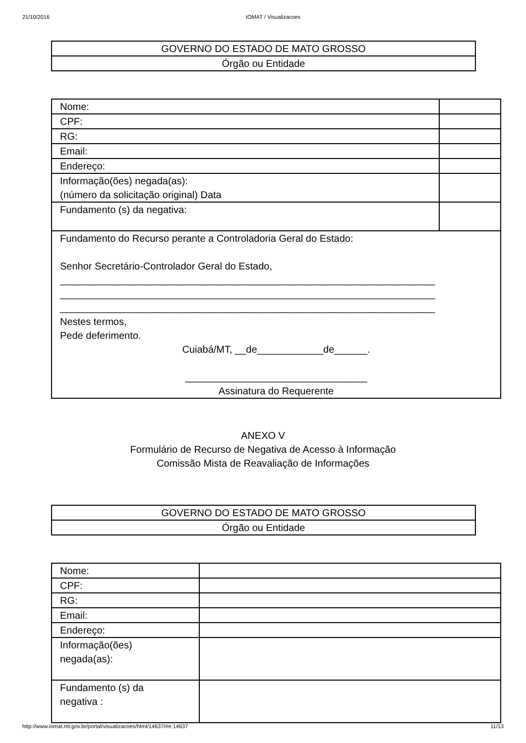21/10/2016 IOMAT / Visualizacoes
| GOVERNO DO ESTADO DE MATO GROSSO |
| Órgão ou Entidade |
| Nome: | |
| CPF: | |
| RG: | |
| Email: | |
| Endereço: | |
| Informação(ões) negada(as): (número da solicitação original) Data | |
| Fundamento (s) da negativa: | |
| Fundamento do Recurso perante a Controladoria Geral do Estado: Senhor Secretário-Controlador Geral do Estado, ____________________________________________________________________ ____________________________________________________________________ ____________________________________________________________________ Nestes termos, Pede deferimento. Cuiabá/MT, __de____________de______. _________________________________ Assinatura do Requerente | |
ANEXO V
Formulário de Recurso de Negativa de Acesso à Informação
Comissão Mista de Reavaliação de Informações
| GOVERNO DO ESTADO DE MATO GROSSO |
| Órgão ou Entidade |
| Nome: | |
| CPF: | |
| RG: | |
| Email: | |
| Endereço: | |
| Informação(ões) negada(as): | |
| Fundamento (s) da negativa : | |
http://www.iomat.mt.gov.br/portal/visualizacoes/html/14637/#e:14637 11/13